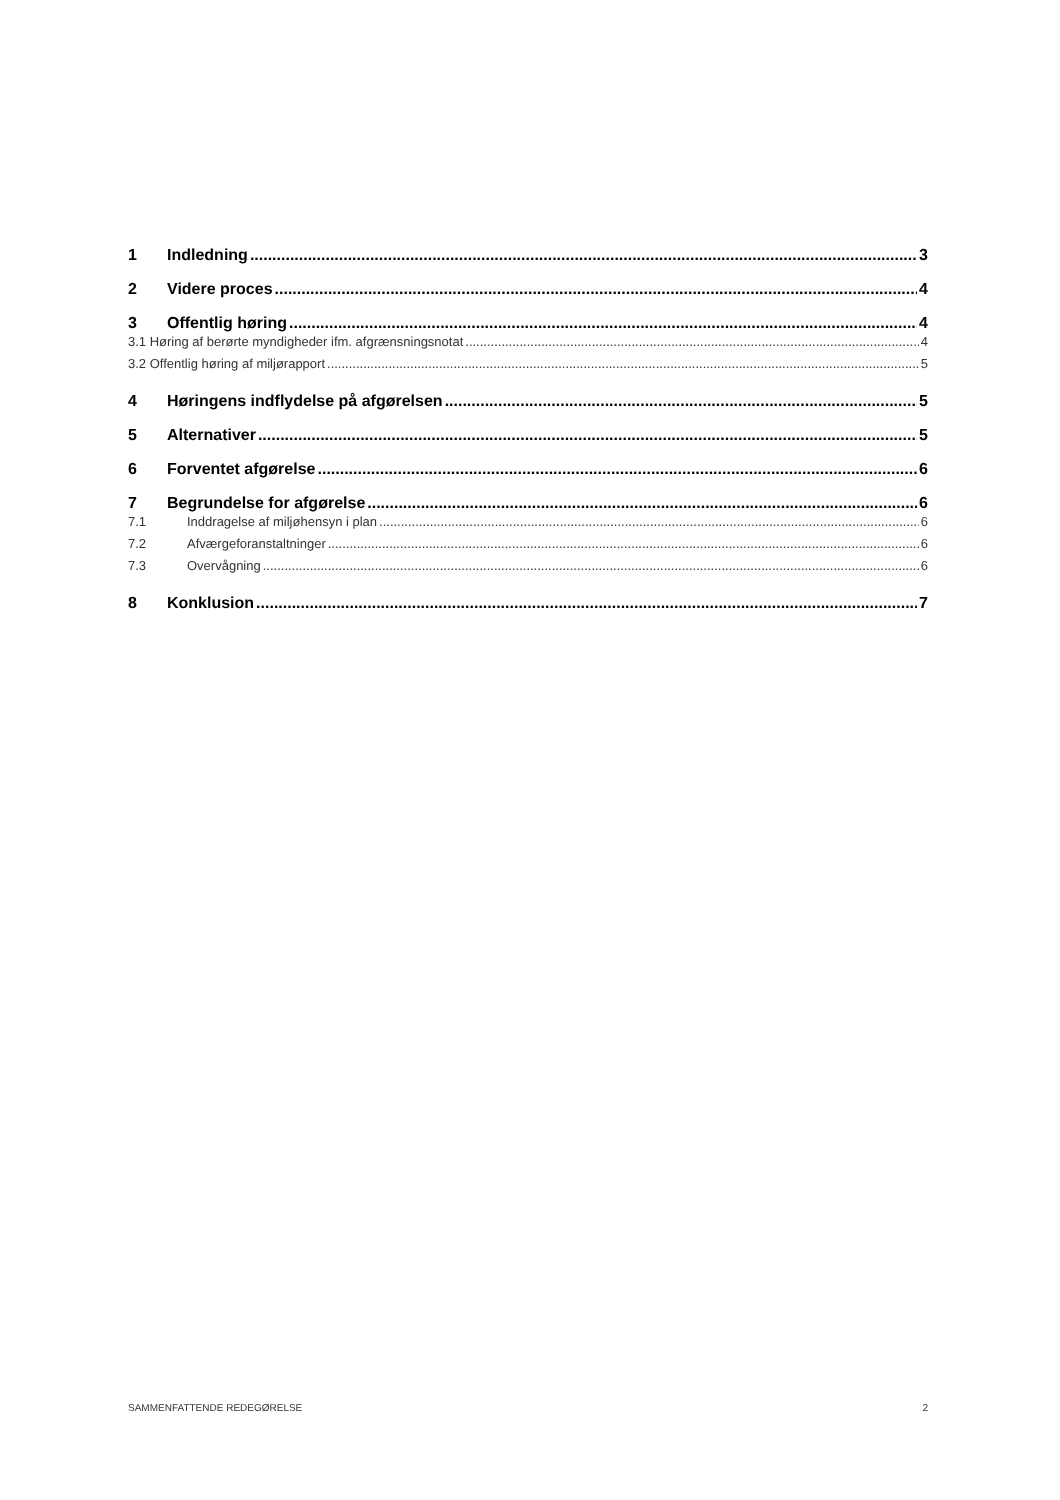1 Indledning 3
2 Videre proces 4
3 Offentlig høring 4
3.1 Høring af berørte myndigheder ifm. afgrænsningsnotat 4
3.2 Offentlig høring af miljørapport 5
4 Høringens indflydelse på afgørelsen 5
5 Alternativer 5
6 Forventet afgørelse 6
7 Begrundelse for afgørelse 6
7.1 Inddragelse af miljøhensyn i plan 6
7.2 Afværgeforanstaltninger 6
7.3 Overvågning 6
8 Konklusion 7
SAMMENFATTENDE REDEGØRELSE 2